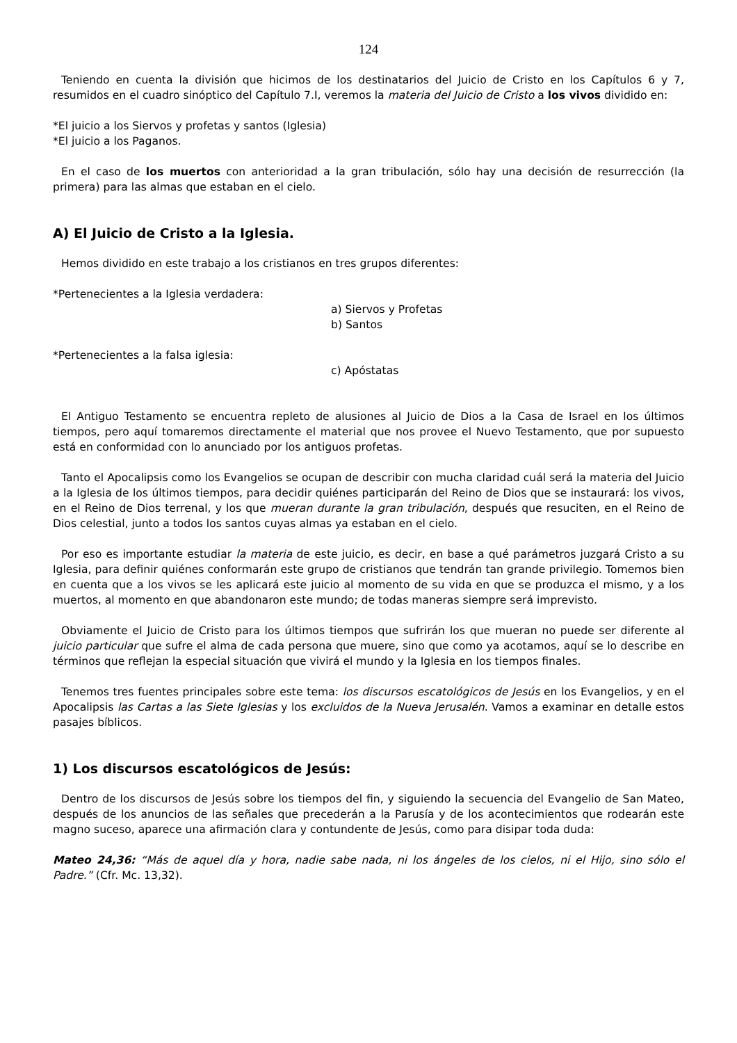124
Teniendo en cuenta la división que hicimos de los destinatarios del Juicio de Cristo en los Capítulos 6 y 7, resumidos en el cuadro sinóptico del Capítulo 7.I, veremos la materia del Juicio de Cristo a los vivos dividido en:
*El juicio a los Siervos y profetas y santos (Iglesia)
*El juicio a los Paganos.
En el caso de los muertos con anterioridad a la gran tribulación, sólo hay una decisión de resurrección (la primera) para las almas que estaban en el cielo.
A) El Juicio de Cristo a la Iglesia.
Hemos dividido en este trabajo a los cristianos en tres grupos diferentes:
*Pertenecientes a la Iglesia verdadera:
a) Siervos y Profetas
b) Santos
*Pertenecientes a la falsa iglesia:
c) Apóstatas
El Antiguo Testamento se encuentra repleto de alusiones al Juicio de Dios a la Casa de Israel en los últimos tiempos, pero aquí tomaremos directamente el material que nos provee el Nuevo Testamento, que por supuesto está en conformidad con lo anunciado por los antiguos profetas.
Tanto el Apocalipsis como los Evangelios se ocupan de describir con mucha claridad cuál será la materia del Juicio a la Iglesia de los últimos tiempos, para decidir quiénes participarán del Reino de Dios que se instaurará: los vivos, en el Reino de Dios terrenal, y los que mueran durante la gran tribulación, después que resuciten, en el Reino de Dios celestial, junto a todos los santos cuyas almas ya estaban en el cielo.
Por eso es importante estudiar la materia de este juicio, es decir, en base a qué parámetros juzgará Cristo a su Iglesia, para definir quiénes conformarán este grupo de cristianos que tendrán tan grande privilegio. Tomemos bien en cuenta que a los vivos se les aplicará este juicio al momento de su vida en que se produzca el mismo, y a los muertos, al momento en que abandonaron este mundo; de todas maneras siempre será imprevisto.
Obviamente el Juicio de Cristo para los últimos tiempos que sufrirán los que mueran no puede ser diferente al juicio particular que sufre el alma de cada persona que muere, sino que como ya acotamos, aquí se lo describe en términos que reflejan la especial situación que vivirá el mundo y la Iglesia en los tiempos finales.
Tenemos tres fuentes principales sobre este tema: los discursos escatológicos de Jesús en los Evangelios, y en el Apocalipsis las Cartas a las Siete Iglesias y los excluidos de la Nueva Jerusalén. Vamos a examinar en detalle estos pasajes bíblicos.
1) Los discursos escatológicos de Jesús:
Dentro de los discursos de Jesús sobre los tiempos del fin, y siguiendo la secuencia del Evangelio de San Mateo, después de los anuncios de las señales que precederán a la Parusía y de los acontecimientos que rodearán este magno suceso, aparece una afirmación clara y contundente de Jesús, como para disipar toda duda:
Mateo 24,36: “Más de aquel día y hora, nadie sabe nada, ni los ángeles de los cielos, ni el Hijo, sino sólo el Padre.” (Cfr. Mc. 13,32).